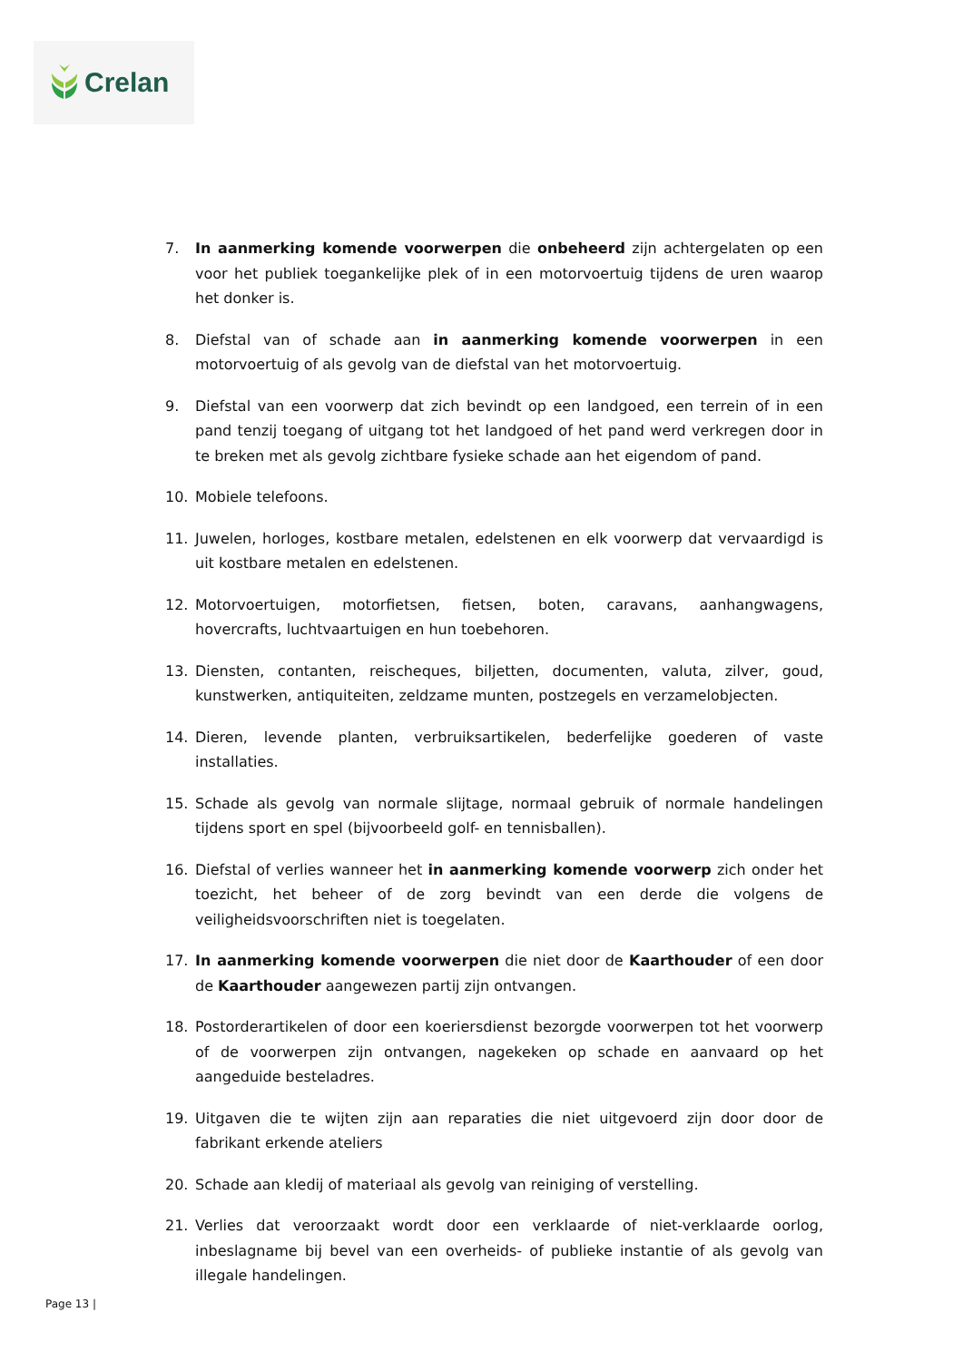Crelan
7. In aanmerking komende voorwerpen die onbeheerd zijn achtergelaten op een voor het publiek toegankelijke plek of in een motorvoertuig tijdens de uren waarop het donker is.
8. Diefstal van of schade aan in aanmerking komende voorwerpen in een motorvoertuig of als gevolg van de diefstal van het motorvoertuig.
9. Diefstal van een voorwerp dat zich bevindt op een landgoed, een terrein of in een pand tenzij toegang of uitgang tot het landgoed of het pand werd verkregen door in te breken met als gevolg zichtbare fysieke schade aan het eigendom of pand.
10. Mobiele telefoons.
11. Juwelen, horloges, kostbare metalen, edelstenen en elk voorwerp dat vervaardigd is uit kostbare metalen en edelstenen.
12. Motorvoertuigen, motorfietsen, fietsen, boten, caravans, aanhangwagens, hovercrafts, luchtvaartuigen en hun toebehoren.
13. Diensten, contanten, reischeques, biljetten, documenten, valuta, zilver, goud, kunstwerken, antiquiteiten, zeldzame munten, postzegels en verzamelobjecten.
14. Dieren, levende planten, verbruiksartikelen, bederfelijke goederen of vaste installaties.
15. Schade als gevolg van normale slijtage, normaal gebruik of normale handelingen tijdens sport en spel (bijvoorbeeld golf- en tennisballen).
16. Diefstal of verlies wanneer het in aanmerking komende voorwerp zich onder het toezicht, het beheer of de zorg bevindt van een derde die volgens de veiligheidsvoorschriften niet is toegelaten.
17. In aanmerking komende voorwerpen die niet door de Kaarthouder of een door de Kaarthouder aangewezen partij zijn ontvangen.
18. Postorderartikelen of door een koeriersdienst bezorgde voorwerpen tot het voorwerp of de voorwerpen zijn ontvangen, nagekeken op schade en aanvaard op het aangeduide besteladres.
19. Uitgaven die te wijten zijn aan reparaties die niet uitgevoerd zijn door door de fabrikant erkende ateliers
20. Schade aan kledij of materiaal als gevolg van reiniging of verstelling.
21. Verlies dat veroorzaakt wordt door een verklaarde of niet-verklaarde oorlog, inbeslagname bij bevel van een overheids- of publieke instantie of als gevolg van illegale handelingen.
Page 13 |